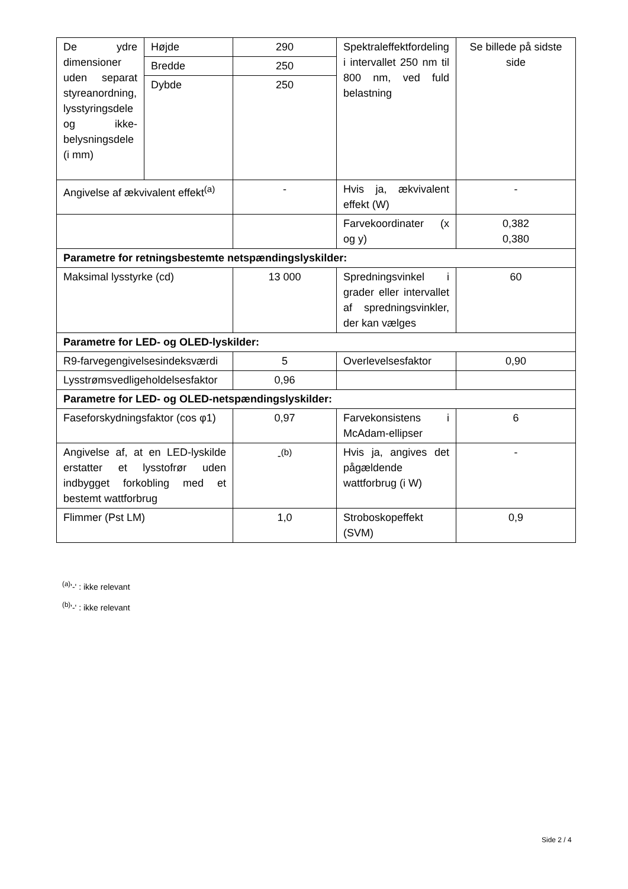| De ydre dimensioner uden separat styreanordning, lysstyringsdele og ikke-belysningsdele (i mm) | Højde | 290 | Spektraleffektfordeling i intervallet 250 nm til 800 nm, ved fuld belastning | Se billede på sidste side |
| | Bredde | 250 | | |
| | Dybde | 250 | | |
| Angivelse af ækvivalent effekt<sup>(a)</sup> | | - | Hvis ja, ækvivalent effekt (W) | - |
| | | | Farvekoordinater (x og y) | 0,382 0,380 |
| Parametre for retningsbestemte netspændingslyskilder: | | | | |
| Maksimal lysstyrke (cd) | | 13 000 | Spredningsvinkel i grader eller intervallet af spredningsvinkler, der kan vælges | 60 |
| Parametre for LED- og OLED-lyskilder: | | | | |
| R9-farvegengivelsesindeksværdi | | 5 | Overlevelsesfaktor | 0,90 |
| Lysstrømsvedligeholdelsesfaktor | | 0,96 | | |
| Parametre for LED- og OLED-netspændingslyskilder: | | | | |
| Faseforskydningsfaktor (cos φ1) | | 0,97 | Farvekonsistens i McAdam-ellipser | 6 |
| Angivelse af, at en LED-lyskilde erstatter et lysstofrør uden indbygget forkobling med et bestemt wattforbrug | | -<sup>(b)</sup> | Hvis ja, angives det pågældende wattforbrug (i W) | - |
| Flimmer (Pst LM) | | 1,0 | Stroboskopeffekt (SVM) | 0,9 |
<sup>(a)</sup> '-' : ikke relevant
<sup>(b)</sup> '-' : ikke relevant
Side 2 / 4